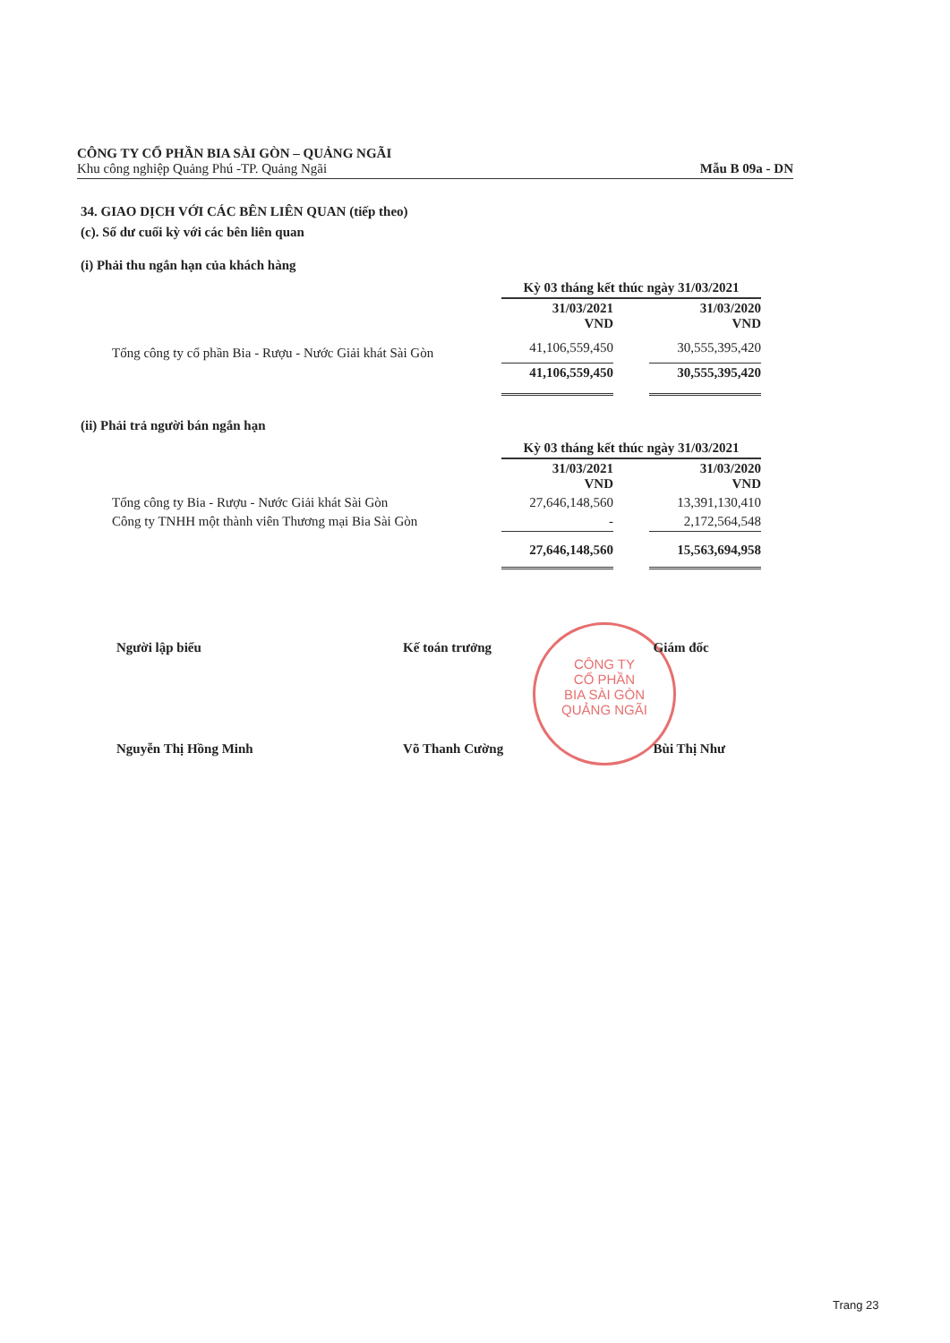CÔNG TY CỔ PHẦN BIA SÀI GÒN – QUẢNG NGÃI
Khu công nghiệp Quảng Phú -TP. Quảng Ngãi Mẫu B 09a - DN
34. GIAO DỊCH VỚI CÁC BÊN LIÊN QUAN (tiếp theo)
(c). Số dư cuối kỳ với các bên liên quan
(i) Phải thu ngắn hạn của khách hàng
| | Kỳ 03 tháng kết thúc ngày 31/03/2021 | | |
| | 31/03/2021 VND | | 31/03/2020 VND |
| Tổng công ty cổ phần Bia - Rượu - Nước Giải khát Sài Gòn | 41,106,559,450 | | 30,555,395,420 |
| | 41,106,559,450 | | 30,555,395,420 |
(ii) Phải trả người bán ngắn hạn
| | Kỳ 03 tháng kết thúc ngày 31/03/2021 | | |
| | 31/03/2021 VND | | 31/03/2020 VND |
| Tổng công ty Bia - Rượu - Nước Giải khát Sài Gòn | 27,646,148,560 | | 13,391,130,410 |
| Công ty TNHH một thành viên Thương mại Bia Sài Gòn | - | | 2,172,564,548 |
| | 27,646,148,560 | | 15,563,694,958 |
CÔNG TY
CỔ PHẦN
BIA SÀI GÒN
QUẢNG NGÃI
Người lập biểu
Nguyễn Thị Hồng Minh
Kế toán trưởng
Võ Thanh Cường
Giám đốc
Bùi Thị Như
Trang 23